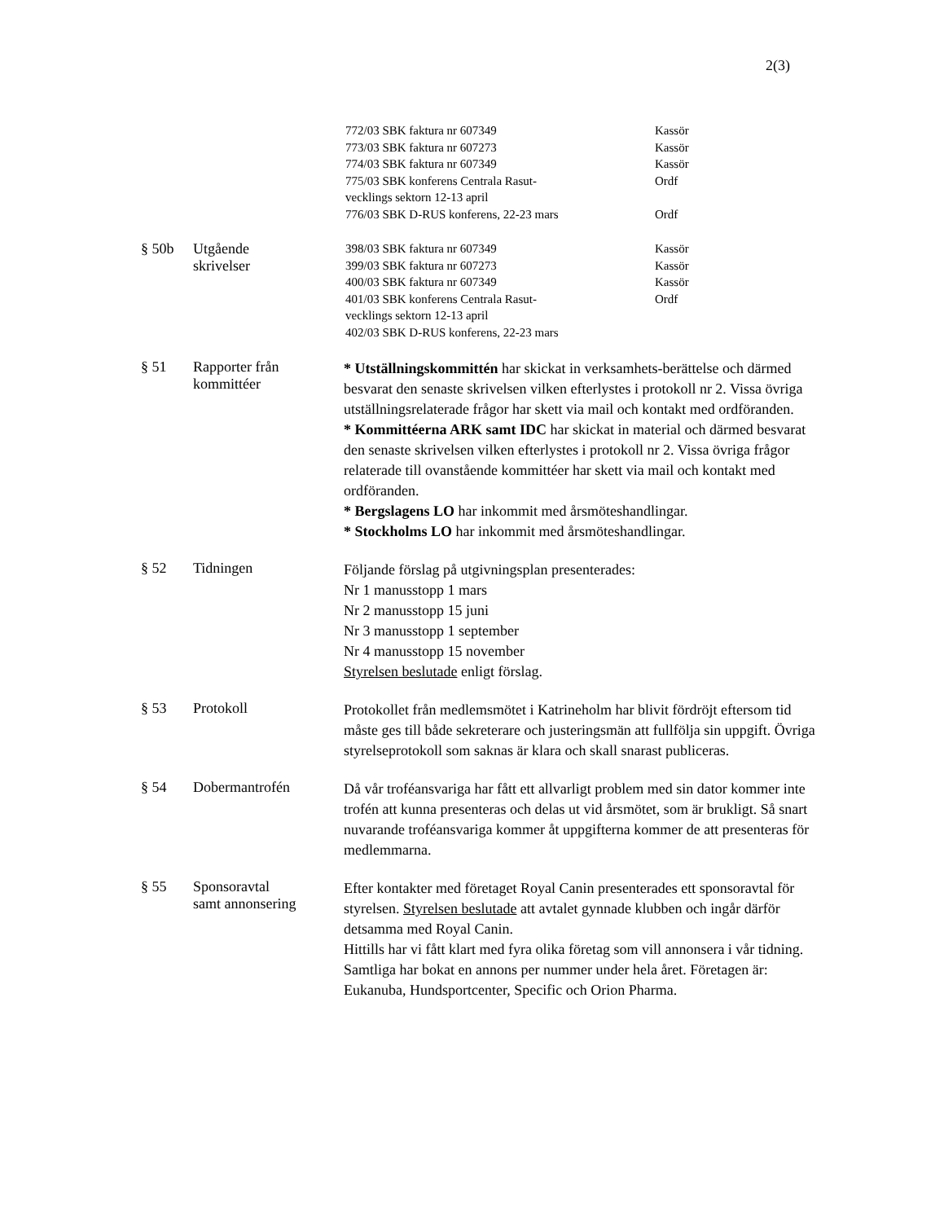2(3)
772/03 SBK faktura nr 607349 Kassör
773/03 SBK faktura nr 607273 Kassör
774/03 SBK faktura nr 607349 Kassör
775/03 SBK konferens Centrala Rasut-
vecklings sektorn 12-13 april Ordf
776/03 SBK D-RUS konferens, 22-23 mars Ordf
§ 50b Utgående
skrivelser
398/03 SBK faktura nr 607349 Kassör
399/03 SBK faktura nr 607273 Kassör
400/03 SBK faktura nr 607349 Kassör
401/03 SBK konferens Centrala Rasut-
vecklings sektorn 12-13 april Ordf
402/03 SBK D-RUS konferens, 22-23 mars
§ 51 Rapporter från
kommittéer
* Utställningskommittén har skickat in verksamhets-berättelse och därmed besvarat den senaste skrivelsen vilken efterlystes i protokoll nr 2. Vissa övriga utställningsrelaterade frågor har skett via mail och kontakt med ordföranden.
* Kommittéerna ARK samt IDC har skickat in material och därmed besvarat den senaste skrivelsen vilken efterlystes i protokoll nr 2. Vissa övriga frågor relaterade till ovanstående kommittéer har skett via mail och kontakt med ordföranden.
* Bergslagens LO har inkommit med årsmöteshandlingar.
* Stockholms LO har inkommit med årsmöteshandlingar.
§ 52 Tidningen
Följande förslag på utgivningsplan presenterades:
Nr 1 manusstopp 1 mars
Nr 2 manusstopp 15 juni
Nr 3 manusstopp 1 september
Nr 4 manusstopp 15 november
Styrelsen beslutade enligt förslag.
§ 53 Protokoll
Protokollet från medlemsmötet i Katrineholm har blivit fördröjt eftersom tid måste ges till både sekreterare och justeringsmän att fullfölja sin uppgift. Övriga styrelseprotokoll som saknas är klara och skall snarast publiceras.
§ 54 Dobermantrofén
Då vår troféansvariga har fått ett allvarligt problem med sin dator kommer inte trofén att kunna presenteras och delas ut vid årsmötet, som är brukligt. Så snart nuvarande troféansvariga kommer åt uppgifterna kommer de att presenteras för medlemmarna.
§ 55 Sponsoravtal
samt annonsering
Efter kontakter med företaget Royal Canin presenterades ett sponsoravtal för styrelsen. Styrelsen beslutade att avtalet gynnade klubben och ingår därför detsamma med Royal Canin.
Hittills har vi fått klart med fyra olika företag som vill annonsera i vår tidning. Samtliga har bokat en annons per nummer under hela året. Företagen är: Eukanuba, Hundsportcenter, Specific och Orion Pharma.